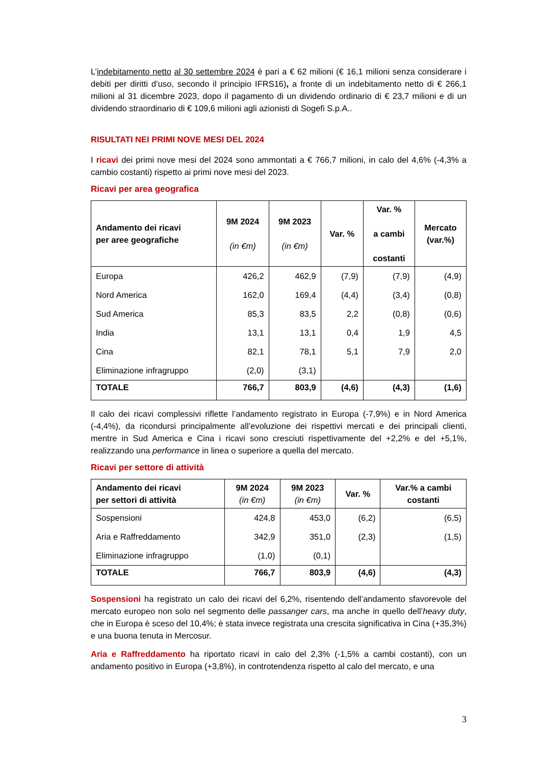L’indebitamento netto al 30 settembre 2024 è pari a € 62 milioni (€ 16,1 milioni senza considerare i debiti per diritti d’uso, secondo il principio IFRS16), a fronte di un indebitamento netto di € 266,1 milioni al 31 dicembre 2023, dopo il pagamento di un dividendo ordinario di € 23,7 milioni e di un dividendo straordinario di € 109,6 milioni agli azionisti di Sogefi S.p.A..
RISULTATI NEI PRIMI NOVE MESI DEL 2024
I ricavi dei primi nove mesi del 2024 sono ammontati a € 766,7 milioni, in calo del 4,6% (-4,3% a cambio costanti) rispetto ai primi nove mesi del 2023.
Ricavi per area geografica
| Andamento dei ricavi per aree geografiche | 9M 2024 (in €m) | 9M 2023 (in €m) | Var. % | Var. % a cambi costanti | Mercato (var.%) |
| --- | --- | --- | --- | --- | --- |
| Europa | 426,2 | 462,9 | (7,9) | (7,9) | (4,9) |
| Nord America | 162,0 | 169,4 | (4,4) | (3,4) | (0,8) |
| Sud America | 85,3 | 83,5 | 2,2 | (0,8) | (0,6) |
| India | 13,1 | 13,1 | 0,4 | 1,9 | 4,5 |
| Cina | 82,1 | 78,1 | 5,1 | 7,9 | 2,0 |
| Eliminazione infragruppo | (2,0) | (3,1) | | | |
| TOTALE | 766,7 | 803,9 | (4,6) | (4,3) | (1,6) |
Il calo dei ricavi complessivi riflette l’andamento registrato in Europa (-7,9%) e in Nord America (-4,4%), da ricondursi principalmente all’evoluzione dei rispettivi mercati e dei principali clienti, mentre in Sud America e Cina i ricavi sono cresciuti rispettivamente del +2,2% e del +5,1%, realizzando una performance in linea o superiore a quella del mercato.
Ricavi per settore di attività
| Andamento dei ricavi per settori di attività | 9M 2024 (in €m) | 9M 2023 (in €m) | Var. % | Var.% a cambi costanti |
| --- | --- | --- | --- | --- |
| Sospensioni | 424,8 | 453,0 | (6,2) | (6,5) |
| Aria e Raffreddamento | 342,9 | 351,0 | (2,3) | (1,5) |
| Eliminazione infragruppo | (1,0) | (0,1) | | |
| TOTALE | 766,7 | 803,9 | (4,6) | (4,3) |
Sospensioni ha registrato un calo dei ricavi del 6,2%, risentendo dell’andamento sfavorevole del mercato europeo non solo nel segmento delle passanger cars, ma anche in quello dell’heavy duty, che in Europa è sceso del 10,4%; è stata invece registrata una crescita significativa in Cina (+35,3%) e una buona tenuta in Mercosur.
Aria e Raffreddamento ha riportato ricavi in calo del 2,3% (-1,5% a cambi costanti), con un andamento positivo in Europa (+3,8%), in controtendenza rispetto al calo del mercato, e una
3